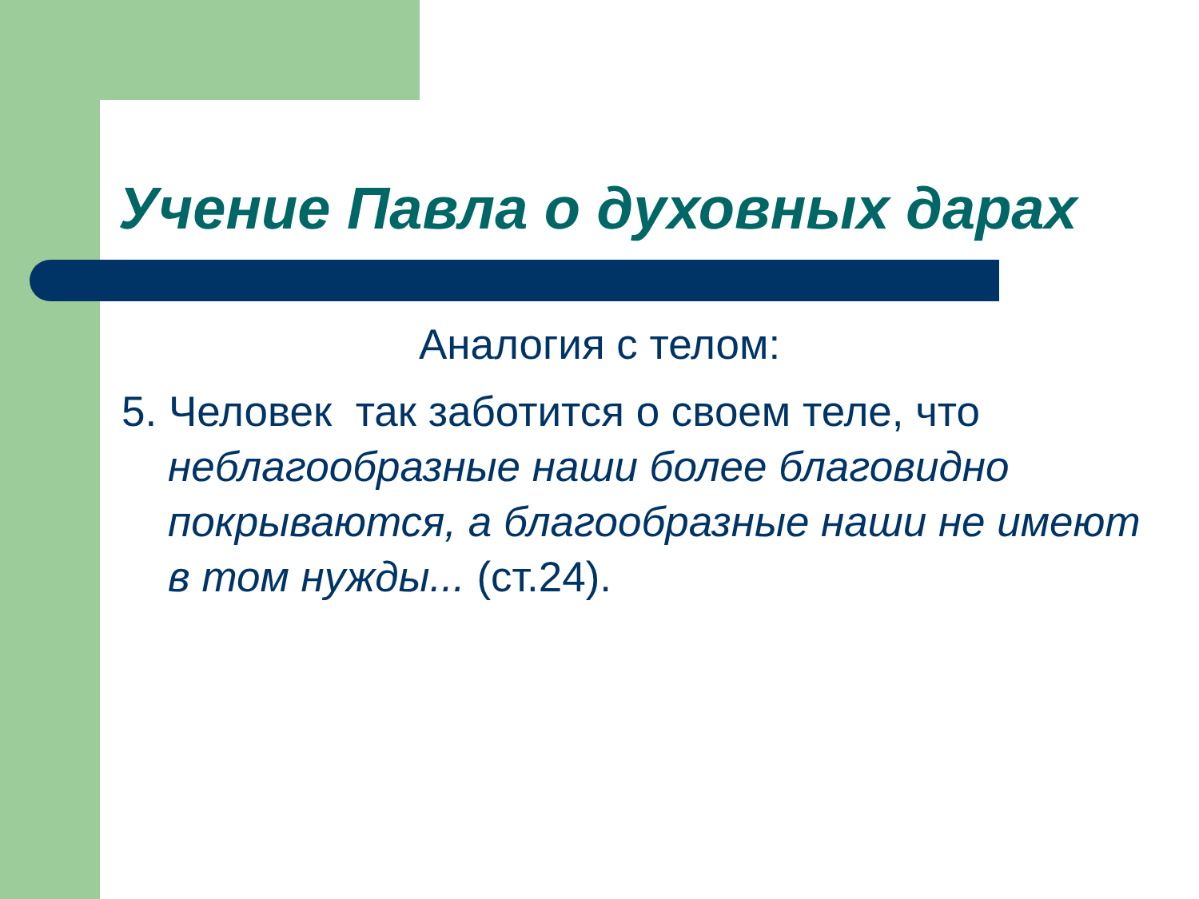Учение Павла о духовных дарах
Аналогия с телом:
5. Человек так заботится о своем теле, что неблагообразные наши более благовидно покрываются, а благообразные наши не имеют в том нужды... (ст.24).